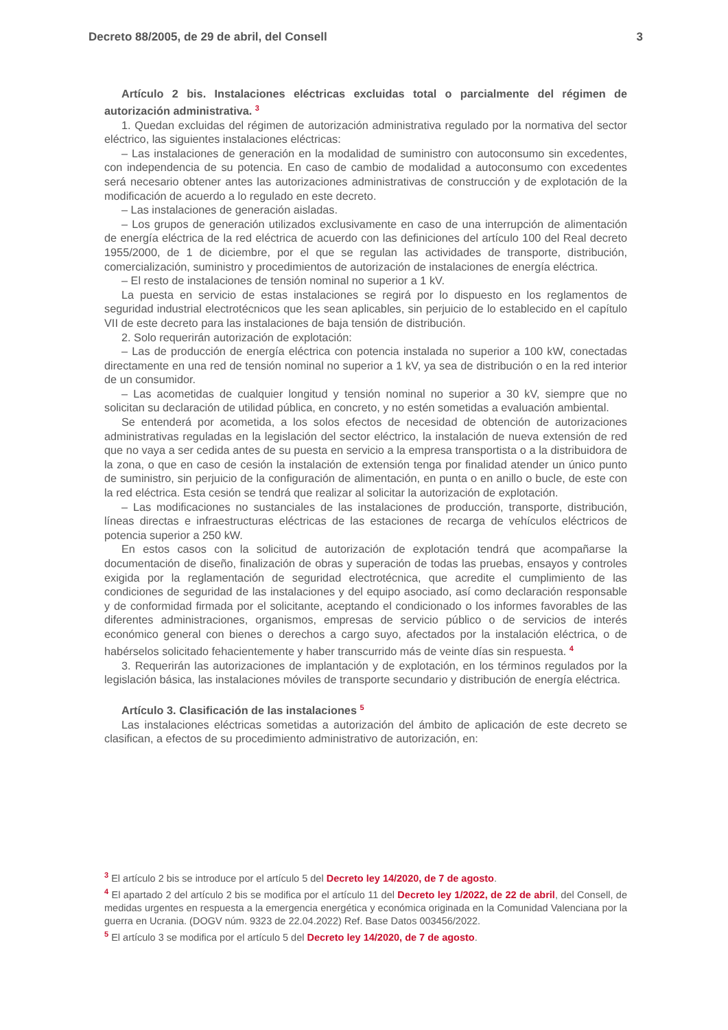Decreto 88/2005, de 29 de abril, del Consell 3
Artículo 2 bis. Instalaciones eléctricas excluidas total o parcialmente del régimen de autorización administrativa. <sup>3</sup>
1. Quedan excluidas del régimen de autorización administrativa regulado por la normativa del sector eléctrico, las siguientes instalaciones eléctricas:
– Las instalaciones de generación en la modalidad de suministro con autoconsumo sin excedentes, con independencia de su potencia. En caso de cambio de modalidad a autoconsumo con excedentes será necesario obtener antes las autorizaciones administrativas de construcción y de explotación de la modificación de acuerdo a lo regulado en este decreto.
– Las instalaciones de generación aisladas.
– Los grupos de generación utilizados exclusivamente en caso de una interrupción de alimentación de energía eléctrica de la red eléctrica de acuerdo con las definiciones del artículo 100 del Real decreto 1955/2000, de 1 de diciembre, por el que se regulan las actividades de transporte, distribución, comercialización, suministro y procedimientos de autorización de instalaciones de energía eléctrica.
– El resto de instalaciones de tensión nominal no superior a 1 kV.
La puesta en servicio de estas instalaciones se regirá por lo dispuesto en los reglamentos de seguridad industrial electrotécnicos que les sean aplicables, sin perjuicio de lo establecido en el capítulo VII de este decreto para las instalaciones de baja tensión de distribución.
2. Solo requerirán autorización de explotación:
– Las de producción de energía eléctrica con potencia instalada no superior a 100 kW, conectadas directamente en una red de tensión nominal no superior a 1 kV, ya sea de distribución o en la red interior de un consumidor.
– Las acometidas de cualquier longitud y tensión nominal no superior a 30 kV, siempre que no solicitan su declaración de utilidad pública, en concreto, y no estén sometidas a evaluación ambiental.
Se entenderá por acometida, a los solos efectos de necesidad de obtención de autorizaciones administrativas reguladas en la legislación del sector eléctrico, la instalación de nueva extensión de red que no vaya a ser cedida antes de su puesta en servicio a la empresa transportista o a la distribuidora de la zona, o que en caso de cesión la instalación de extensión tenga por finalidad atender un único punto de suministro, sin perjuicio de la configuración de alimentación, en punta o en anillo o bucle, de este con la red eléctrica. Esta cesión se tendrá que realizar al solicitar la autorización de explotación.
– Las modificaciones no sustanciales de las instalaciones de producción, transporte, distribución, líneas directas e infraestructuras eléctricas de las estaciones de recarga de vehículos eléctricos de potencia superior a 250 kW.
En estos casos con la solicitud de autorización de explotación tendrá que acompañarse la documentación de diseño, finalización de obras y superación de todas las pruebas, ensayos y controles exigida por la reglamentación de seguridad electrotécnica, que acredite el cumplimiento de las condiciones de seguridad de las instalaciones y del equipo asociado, así como declaración responsable y de conformidad firmada por el solicitante, aceptando el condicionado o los informes favorables de las diferentes administraciones, organismos, empresas de servicio público o de servicios de interés económico general con bienes o derechos a cargo suyo, afectados por la instalación eléctrica, o de habérselos solicitado fehacientemente y haber transcurrido más de veinte días sin respuesta. <sup>4</sup>
3. Requerirán las autorizaciones de implantación y de explotación, en los términos regulados por la legislación básica, las instalaciones móviles de transporte secundario y distribución de energía eléctrica.
Artículo 3. Clasificación de las instalaciones <sup>5</sup>
Las instalaciones eléctricas sometidas a autorización del ámbito de aplicación de este decreto se clasifican, a efectos de su procedimiento administrativo de autorización, en:
<sup>3</sup> El artículo 2 bis se introduce por el artículo 5 del Decreto ley 14/2020, de 7 de agosto.
<sup>4</sup> El apartado 2 del artículo 2 bis se modifica por el artículo 11 del Decreto ley 1/2022, de 22 de abril, del Consell, de medidas urgentes en respuesta a la emergencia energética y económica originada en la Comunidad Valenciana por la guerra en Ucrania. (DOGV núm. 9323 de 22.04.2022) Ref. Base Datos 003456/2022.
<sup>5</sup> El artículo 3 se modifica por el artículo 5 del Decreto ley 14/2020, de 7 de agosto.